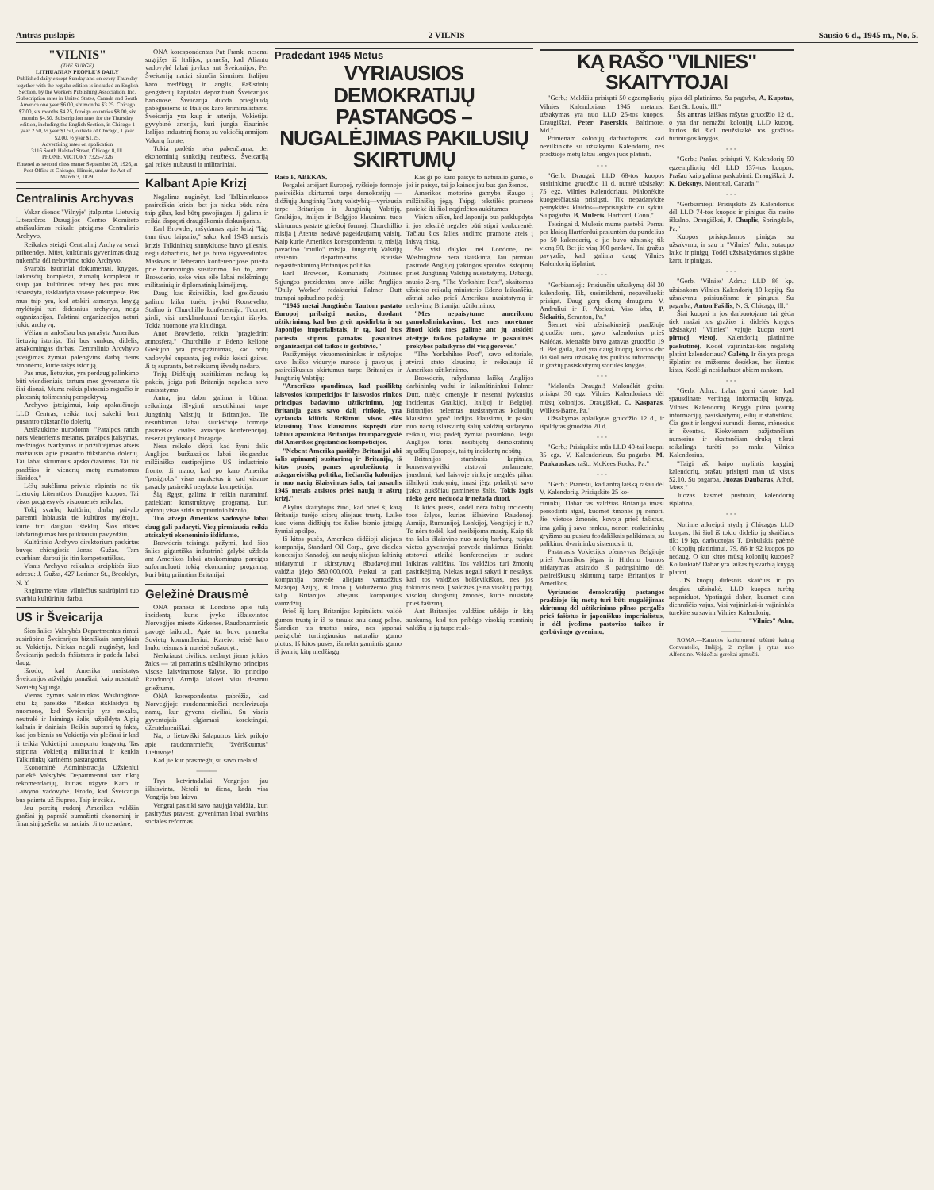Antras puslapis 2 VILNIS Sausio 6 d., 1945 m., No. 5.
"VILNIS"
(THE SURGE)
LITHUANIAN PEOPLE'S DAILY
Published daily except Sunday and on every Thursday together with the regular edition is included an English Section, by the Workers Publishing Association, Inc. Subscription rates in United States, Canada and South America one year $6.00, six months $3.25. Chicago $7.00, six months $4.25, foreign countries $8.00, six months $4.50. Subscription rates for the Thursday edition, including the English Section, in Chicago 1 year 2.50, ½ year $1.50, outside of Chicago, 1 year $2.00, ½ year $1.25.
Advertising rates on application
3116 South Halsted Street, Chicago 8, Ill.
PHONE, VICTORY 7325-7326
Entered as second class matter September 28, 1926, at Post Office at Chicago, Illinois, under the Act of March 3, 1879.
Centralinis Archyvas
Vakar dienos "Vilnyje" įtalpintas Lietuvių Literatūros Draugijos Centro Komiteto atsišaukimas reikale įsteigimo Centralinio Archyvo.
Reikalas steigti Centralinį Archyvą senai pribrendęs. Mūsų kultūrinis gyvenimas daug nukenčia dėl nebuvimo tokio Archyvo.
Svarbūs istoriniai dokumentai, knygos, laikraščių kompletai, žurnalų kompletai ir šiaip jau kultūrinės reteny bės pas mus išbarstyta, išsklaidyta visose pakampėse. Pas mus taip yra, kad atskiri asmenys, knygų mylėtojai turi didesnius archyvus, negu organizacijos. Faktinai organizacijos neturi jokių archyvų.
Vėliau ar anksčiau bus parašyta Amerikos lietuvių istorija. Tai bus sunkus, didelis, atsakomingas darbas. Centralinio Arcvhyvo įsteigimas žymiai palengvins darbą tiems žmonėms, kurie rašys istoriją.
Pas mus, lietuvius, yra perdaug palinkimo būti viendieniais, tartum mes gyvename tik šiai dienai. Mums reikia platesnio regračio ir platesnių tolimesnių perspektyvų.
Archyvo įsteigimui, kaip apskaičiuoja LLD Centras, reikia tuoj sukelti bent pusantro tūkstančio dolerių.
Atsišaukime nurodoma: "Patalpos randa nors vieneriems metams, patalpos įtaisymas, medžiagos tvarkymas ir prižiūrėjimas atseis mažiausia apie pusantro tūkstančio dolerių. Tai labai skrumnus apskaičiavimas. Tai tik pradžios ir vienerių metų numatomos išlaidos."
Lėšų sukėlimu privalo rūpintis ne tik Lietuvių Literatūros Draugijos kuopos. Tai visos progresyvės visuomenės reikalas.
Tokį svarbų kultūrinį darbą privalo paremti labiausia tie kultūros mylėtojai, kurie turi daugiau išteklių. Šios rūšies labdaringumas bus puikiausiu pavyzdžiu.
Kultūrinio Archyvo direktorium paskirtas buvęs chicagietis Jonas Gužas. Tam svarbiam darbui jis itin kompetentiškas.
Visais Archyvo reikalais kreipkitės šiuo adresu: J. Gužas, 427 Lorimer St., Brooklyn, N. Y.
Raginame visus vilniečius susirūpinti tuo svarbiu kultūriniu darbu.
US ir Šveicarija
Šios šalies Valstybės Departmentas rimtai susirūpino Šveicarijos bizniškais santykiais su Vokietija. Niekas negali nuginčyt, kad Šveicarija padeda fašistams ir padeda labai daug.
Išrodo, kad Amerika nusistatys Šveicarijos atžvilgiu panašiai, kaip nusistatė Sovietų Sąjunga.
Vienas žymus valdininkas Washingtone štai ką pareiškė: "Reikia išsklaidyti tą nuomonę, kad Šveicarija yra nekalta, neutralė ir laiminga šalis, užpildyta Alpių kalnais ir dainiais. Reikia suprasti tą faktą, kad jos biznis su Vokietija vis plečiasi ir kad ji teikia Vokietijai transporto lengvatų. Tas stiprina Vokietiją militariniai ir kenkia Talkininkų karinėms pastangoms.
Ekonominė Administracija Užsieniui patiekė Valstybės Departmentui tam tikrų rekomendacijų, kurias užgyrė Karo ir Laivyno vadovybė. Išrodo, kad Šveicarija bus paimta už čiupros. Taip ir reikia.
Jau pereitą rudenį Amerikos valdžia gražiai ją paprašė sumažinti ekonominį ir finansinį gešeftą su naciais. Ji to nepadarė.
ONA korespondentas Pat Frank, nesenai sugrįžęs iš Italijos, praneša, kad Aliantų vadovybė labai įpykus ant Šveicarijos. Per Šveicariją naciai siunčia šiaurinėn Italijon karo medžiagą ir anglis. Fašistinių gengsterių kapitalai depozituoti Šveicarijos bankuose. Šveicarija duoda prieglaudą pabėgusiems iš Italijos karo kriminalistams. Šveicarija yra kaip ir arterija, Vokietijai gyvybinė arterija, kuri jungia šiaurinės Italijos industrinį frontą su vokiečių armijom Vakarų fronte.
Tokia padėtis nėra pakenčiama. Jei ekonominių sankcijų neužteks, Šveicariją gal reikės nubausti ir militariniai.
Kalbant Apie Krizį
Negalima nuginčyt, kad Talkininkuose pasireiškia krizis, bet jis nieku būdu nėra taip gilus, kad būtų pavojingas. Jį galima ir reikia išspręsti draugiškomis diskusijomis.
Earl Browder, rašydamas apie krizį "ligi tam tikro laipsnio," sako, kad 1943 metais krizis Talkininkų santykiuose buvo gilesnis, negu dabartinis, bet jis buvo išgyvendintas. Maskvos ir Teherano konferencijose prieita prie harmoningo susitarimo. Po to, anot Browderio, sekė visa eilė labai reikšmingų militarinių ir diplomatinių laimėjimų.
Daug kas išsireiškia, kad greičiausiu galimu laiku turėtų įvykti Roosevelto, Stalino ir Churchillo konferencija. Tuomet, girdi, visi nesklandumai beregint išnyks. Tokia nuomonė yra klaidinga.
Anot Browderio, reikia "pragiedrint atmosferą." Churchillo ir Edeno kelionė Grekijon yra prisipažinimas, kad britų vadovybė supranta, jog reikia keisti gaires. Ji tą supranta, bet reikiamų išvadų nedaro.
Trijų Didžiųjų susitikimas nedaug ką pakeis, jeigu pati Britanija nepakeis savo nusistatymo.
Antra, jau dabar galima ir būtinai reikalinga išlyginti nesutikimai tarpe Jungtinių Valstijų ir Britanijos. Tie nesutikimai labai šiurkščioje formoje pasireiškė civilės aviacijos konferencijoj, nesenai įvykusioj Chicagoje.
Nėra reikalo slėpti, kad žymi dalis Anglijos buržuazijos labai išsigandus milžiniško sustiprėjimo US industrinio fronto. Ji mano, kad po karo Amerika "pasigrobs" visus marketus ir kad visame pasauly pasireikš nerybota kompeticija.
Šią išgąstį galima ir reikia nuramintí, patiekiant konstruktyvę programą, kuri apimtų visas sritis tarptautinio biznio.
Tuo atveju Amerikos vadovybė labai daug gali padaryti. Visų pirmiausia reikia atsisakyti ekonominio išdidumo.
Browderis teisingai pažymi, kad šios šalies gigantiška industrinė galybė uždeda ant Amerikos labai atsakomingas pareigas suformuluoti tokią ekonominę programą, kuri būtų priimtina Britanijai.
Geležinė Drausmė
ONA praneša iš Londono apie tulą incidentą, kuris įvyko išlaisvintos Norvegijos mieste Kirkenes. Raudonarmietis pavogė laikrodį. Apie tai buvo pranešta Sovietų komandieriui. Kareivį teisė karo lauko teismas ir nuteisė sušaudyti.
Neskriaust civilius, nedaryt jiems jokios žalos — tai pamatinis užsilaikymo principas visose laisvinamose šalyse. To principo Raudonoji Armija laikosi visu deramu griežtumu.
ONA korespondentas pabrėžia, kad Norvegijoje raudonarmiečiai nerekvizuoja namų, kur gyvena civiliai. Su visais gyventojais elgiamasi korektingai, džentelmeniškai.
Na, o lietuviški šalaputros kiek prilojo apie raudonarmiečių "žvėriškumus" Lietuvoje!
Kad jie kur prasmegtų su savo melais!
———
Trys ketvirtadaliai Vengrijos jau išlaisvinta. Netoli ta diena, kada visa Vengrija bus laisva.
Vengrai pasitiki savo naująja valdžia, kuri pasiryžus pravesti gyveniman labai svarbias sociales reformas.
Pradedant 1945 Metus
VYRIAUSIOS DEMOKRATIJŲ PASTANGOS – NUGALĖJIMAS PAKILUSIŲ SKIRTUMŲ
Rašo F. ABEKAS.
Pergalei artėjant Europoj, ryškioje formoje pasireiškia skirtumai tarpe demokratijų — didžiųjų Jungtinių Tautų valstybių—vyriausia tarpe Britanijos ir Jungtinių Valstijų. Graikijos, Italijos ir Belgijos klausimai tuos skirtumus pastatė griežtoj formoj. Churchillio misija į Atenus nedavė pageidaujamų vaisių. Kaip kurie Amerikos korespondentai tą misiją pavadino "muilo" misija. Jungtinių Valstijų užsienio departmentas išreiškė nepasitenkinimą Britanijos politika.
Earl Browder, Komunistų Politinės Sąjungos prezidentas, savo laiške Anglijos "Daily Worker" redaktoriui Palmer Dutt trumpai apibudino padėtį:
"1945 metai Jungtinėm Tautom pastato Europoj pribaigti nacius, duodant užtikrinimą, kad bus greit apsidirbta ir su Japonijos imperialistais, ir tą, kad bus patiesta stiprus pamatas pasaulinei organizacijai dėl taikos ir gerbūvio."
Pasižymėjęs visuomenininkas ir rašytojas savo laiško viduryje nurodo į pavojus, į pasireiškusius skirtumus tarpe Britanijos ir Jungtinių Valstijų:
"Amerikos spaudimas, kad pasiliktų laisvosios kompeticijos ir laisvosios rinkos principas badavimo užtikrinimo, jog Britanija gaus savo dalį rinkoje, yra vyriausia kliūtis išrišimui visos eilės klausimų. Tuos klausimus išspręsti dar labiau apsunkina Britanijos trumparegystė dėl Amerikos gręsiančios kompeticijos.
"Nebent Amerika pasiūlys Britanijai abi šalis apimantį susitarimą ir Britanija, iš kitos pusės, pames aprubežiuotą ir atžagareivišką politiką, liečiančią kolonijas ir nuo nacių išlaisvintas šalis, tai pasaulis 1945 metais atsistos prieš naują ir aštrų krizį."
Akylus skaitytojas žino, kad prieš šį karą Britanija turėjo stiprų aliejaus trustą. Laike karo viena didžiųjų tos šalies biznio įstaigų žymiai apsilpo.
Iš kitos pusės, Amerikos didžioji aliejaus kompanija, Standard Oil Corp., gavo dideles koncesijas Kanadoj, kur naujų aliejaus šaltinių atidarymui ir skirstytuvų išbudavojimui valdžia įdėjo $80,000,000. Paskui ta pati kompanija pravedė aliejaus vamzdžius Mažojoj Azijoj, iš Irano į Viduržemio jūrą šalip Britanijos aliejaus kompanijos vamzdžių.
Prieš šį karą Britanijos kapitalistai valdė gumos trustą ir iš to traukė sau daug pelno. Šiandien tas trustas suiro, nes japonai pasigrobė turtingiausius naturalio gumo plotus. Iš kitos pusės, išmokta gamintis gumo iš įvairių kitų medžiagų.
Kas gi po karo paisys to naturalio gumo, o jei ir paisys, tai jo kainos jau bus gan žemos.
Amerikos motorinė gamyba išaugo į milžinišką jėgą. Taipgi tekstilės pramonė pasiekė iki šiol negirdėtos aukštumos.
Visiem aišku, kad Japonija bus parklupdyta ir jos tekstilė negalės būti stipri konkurentė. Tačiau šios šalies audimo pramonė ateis į laisvą rinką.
Šie visi dalykai nei Londone, nei Washingtone nėra išaiškinta. Jau pirmiau pasirodė Anglijoj įtakingos spaudos išstojimų prieš Jungtinių Valstijų nusistatymą. Dabargi, sausio 2-trą, "The Yorkshire Post", skaitomas užsienio reikalų ministerio Edeno laikraščiu, aštriai sako prieš Amerikos nusistatymą ir nedavimą Britanijai užtikrinimo:
"Mes nepaisytume amerikonų pamokslininkavimo, bet mes norėtume žinoti kiek mes galime ant jų atsidėti ateityje taikos palaikyme ir pasaulinės prekybos palaikyme dėl visų gerovės."
"The Yorkshihre Post", savo editoriale, atvirai stato klausimą ir reikalauja iš Amerikos užtikrinimo.
Browderis, rašydamas laišką Anglijos darbininkų vadui ir laikraštininkui Palmer Dutt, turėjo omenyje ir nesenai įvykusius incidentus Graikijoj, Italijoj ir Belgijoj. Britanijos nelemtas nusistatymas kolonijų klausimu, ypač Indijos klausimu, ir paskui nuo nacių išlaisvintų šalių valdžių sudarymo reikalu, visą padėtį žymiai pasunkino. Jeigu Anglijos toriai nesibijotų demokratinių sąjudžių Europoje, tai tų incidentų nebūtų.
Britanijos stambusis kapitalas, konservatyviški atstovai parlamente, jausdami, kad laisvoje rinkoje negalės pilnai išlaikyti lenktynių, imasi jėga palaikyti savo įtakoj aukščiau paminėtas šalis. Tokis žygis nieko gero neduoda ir nežada duoti.
Iš kitos pusės, kodėl nėra tokių incidentų tose šalyse, kurias išlaisvino Raudonoji Armija, Rumunijoj, Lenkijoj, Vengrijoj ir tt.? To nėra todėl, kad nesibijoma masių. Kaip tik tas šalis išlaisvino nuo nacių barbarų, tuojau vietos gyventojai pravedė rinkimus. Išrinkti atstovai atlaikė konferencijas ir sudarė laikinas valdžias. Tos valdžios turi žmonių pasitikėjimą. Niekas negali sakyti ir nesakys, kad tos valdžios bolševikiškos, nes jos tokiomis nėra. Į valdžias įeina visokių partijų, visokių sluogsnių žmonės, kurie nusistatę prieš fašizmą.
Ant Britanijos valdžios uždėjo ir kitą sunkumą, kad ten pribėgo visokių tremtinių valdžių ir jų tarpe reak-
KĄ RAŠO "VILNIES" SKAITYTOJAI
"Gerb.: Meldžiu prisiųsti 50 egzempliorių Vilnies Kalendoriaus 1945 metams; užsakymas yra nuo LLD 25-tos kuopos. Draugiškai, Peter Paserskis, Baltimore, Md."
Primenam kolonijų darbuotojams, kad nevilkinkite su užsakymu Kalendorių, nes pradžioje metų labai lengva juos platinti.
- - -
"Gerb. Draugai: LLD 68-tos kuopos susirinkime gruodžio 11 d. nutarė užsisakyt 75 egz. Vilnies Kalendoriaus. Malonėkite kuogreičiausia prisiųsti. Tik nepadarykite pernykštės klaidos—neprisiųskite du sykiu. Su pagarba, B. Muleris, Hartford, Conn."
Teisingai d. Muleris mums pastebi. Pernai per klaidą Hartfordui pasiuntėm du pundelius po 50 kalendorių, o jie buvo užsisakę tik vieną 50. Bet jie visą 100 pardavė. Tai gražus pavyzdis, kad galima daug Vilnies Kalendorių išplatint.
- - -
"Gerbiamieji: Prisiunčiu užsakymą dėl 30 kalendorių. Tik, susimildami, nepavėluokit prisiųst. Daug gerų dienų draugams V. Andruliui ir F. Abekui. Viso labo, P. Šlekaitis, Scranton, Pa."
Šiemet visi užsisakiusieji pradžioje gruodžio mėn. gavo kalendorius prieš Kalėdas. Metraštis buvo gatavas gruodžio 19 d. Bet gaila, kad yra daug kuopų, kurios dar iki šiol nėra užsisakę tos puikios informacijų ir gražių pasiskaitymų storulės knygos.
- - -
"Malonūs Draugai! Malonėkit greitai prisiųst 30 egz. Vilnies Kalendoriaus dėl mūsų kolonijos. Draugiškai, C. Kasparas, Wilkes-Barre, Pa."
Užsakymas aplaikytas gruodžio 12 d., ir išpildytas gruodžio 20 d.
- - -
"Gerb.: Prisiųskite mūs LLD 40-tai kuopai 35 egz. V. Kalendoriaus. Su pagarba, M. Paukauskas, rašt., McKees Rocks, Pa."
- - -
"Gerb.: Pranešu, kad antrą laišką rašau dėl V. Kalendorių. Prisiųskite 25 ko-
cininkų. Dabar tas valdžias Britanija imasi persodinti atgal, kuomet žmonės jų nenori. Jie, vietose žmonės, kovoja prieš fašistus, ima galią į savo rankas, nenori reakcininkų gryžimo su pusiau feodališkais palikimais, su palikimu dvarininkų sistemos ir tt.
Pastarasis Vokietijos ofensyvas Belgijoje prieš Amerikos jėgas ir Hitlerio burnos atidarymas atsirado iš padrąsinimo dėl pasireiškusių skirtumų tarpe Britanijos ir Amerikos.
Vyriausios demokratijų pastangos pradžioje šių metų turi būti nugalėjimas skirtumų dėl užtikrinimo pilnos pergalės prieš fašistus ir japoniškus imperialistus, ir dėl įvedimo pastovios taikos ir gerbūvingo gyvenimo.
pijas dėl platinimo. Su pagarba, A. Kupstas, East St. Louis, Ill."
Šis antras laiškas rašytas gruodžio 12 d., o yra dar nemažai kolonijų LLD kuopų, kurios iki šiol neužsisakė tos gražios-turiningos knygos.
- - -
"Gerb.: Prašau prisiųsti V. Kalendorių 50 egzempliorių dėl LLD 137-tos kuopos. Prašau kaip galima paskubinti. Draugiškai, J. K. Deksnys, Montreal, Canada."
- - -
"Gerbiamieji: Prisiųskite 25 Kalendorius dėl LLD 74-tos kuopos ir pinigus čia rasite iškalno. Draugiškai, J. Chuplis, Springdale, Pa."
Kuopos prisiųsdamos pinigus su užsakymu, ir sau ir "Vilnies" Adm. sutaupo laiko ir pinigų. Todėl užsisakydamos siųskite kartu ir pinigus.
- - -
"Gerb. 'Vilnies' Adm.: LLD 86 kp. užsisakom Vilnies Kalendorių 10 kopijų. Su užsakymu prisiunčiame ir pinigus. Su pagarba, Anton Pašilis, N. S. Chicago, Ill."
Šiai kuopai ir jos darbuotojams tai gėda tiek mažai tos gražios ir didelės knygos užsisakyt! "Vilnies" vajuje kuopa stovi pirmoj vietoj, Kalendorių platinime paskutinėj. Kodėl vajininkai-kės negalėtų platint kalendoriaus? Galėtų. Ir čia yra proga išplatint ne mižernas desėtkas, bet šimtas kitas. Kodėlgi nesidarbuot abiem rankom.
- - -
"Gerb. Adm.: Labai gerai darote, kad spausdinate vertingą informacijų knygą, Vilnies Kalendorių. Knyga pilna įvairių informacijų, pasiskaitymų, eilių ir statistikos. Čia greit ir lengvai surandi: dienas, mėnesius ir šventes. Kiekvienam pažįstančiam numerius ir skaitančiam druką tikrai reikalinga turėti po ranka Vilnies Kalendorius.
"Taigi aš, kaipo mylintis knyginį kalendorių, prašau prisiųsti man už visus $2.10. Su pagarba, Juozas Daubaras, Athol, Mass."
Juozas kasmet pustuzinį kalendorių išplatina.
- - -
Norime atkreipti atydą į Chicagos LLD kuopas. Iki šiol iš tokio didelio jų skaičiaus tik: 19 kp. darbuotojas T. Dabulskis paėmė 10 kopijų platinimui, 79, 86 ir 92 kuopos po nedaug. O kur kitos mūsų kolonijų kuopos? Ko laukiat? Dabar yra laikas tą svarbią knygą platint.
LDS kuopų didesnis skaičius ir po daugiau užsisakė. LLD kuopos turėtų nepasiduot. Ypatingai dabar, kuomet eina dienraščio vajus. Visi vajininkai-ir vajininkės turėkite su savim Vilnies Kalendorių.
"Vilnies" Adm.
———
ROMA.—Kanados kariuomenė užėmė kaimą Conventello, Italijoj, 2 mylias į rytus nuo Alfonsino. Vokiečiai gerokai apmušti.